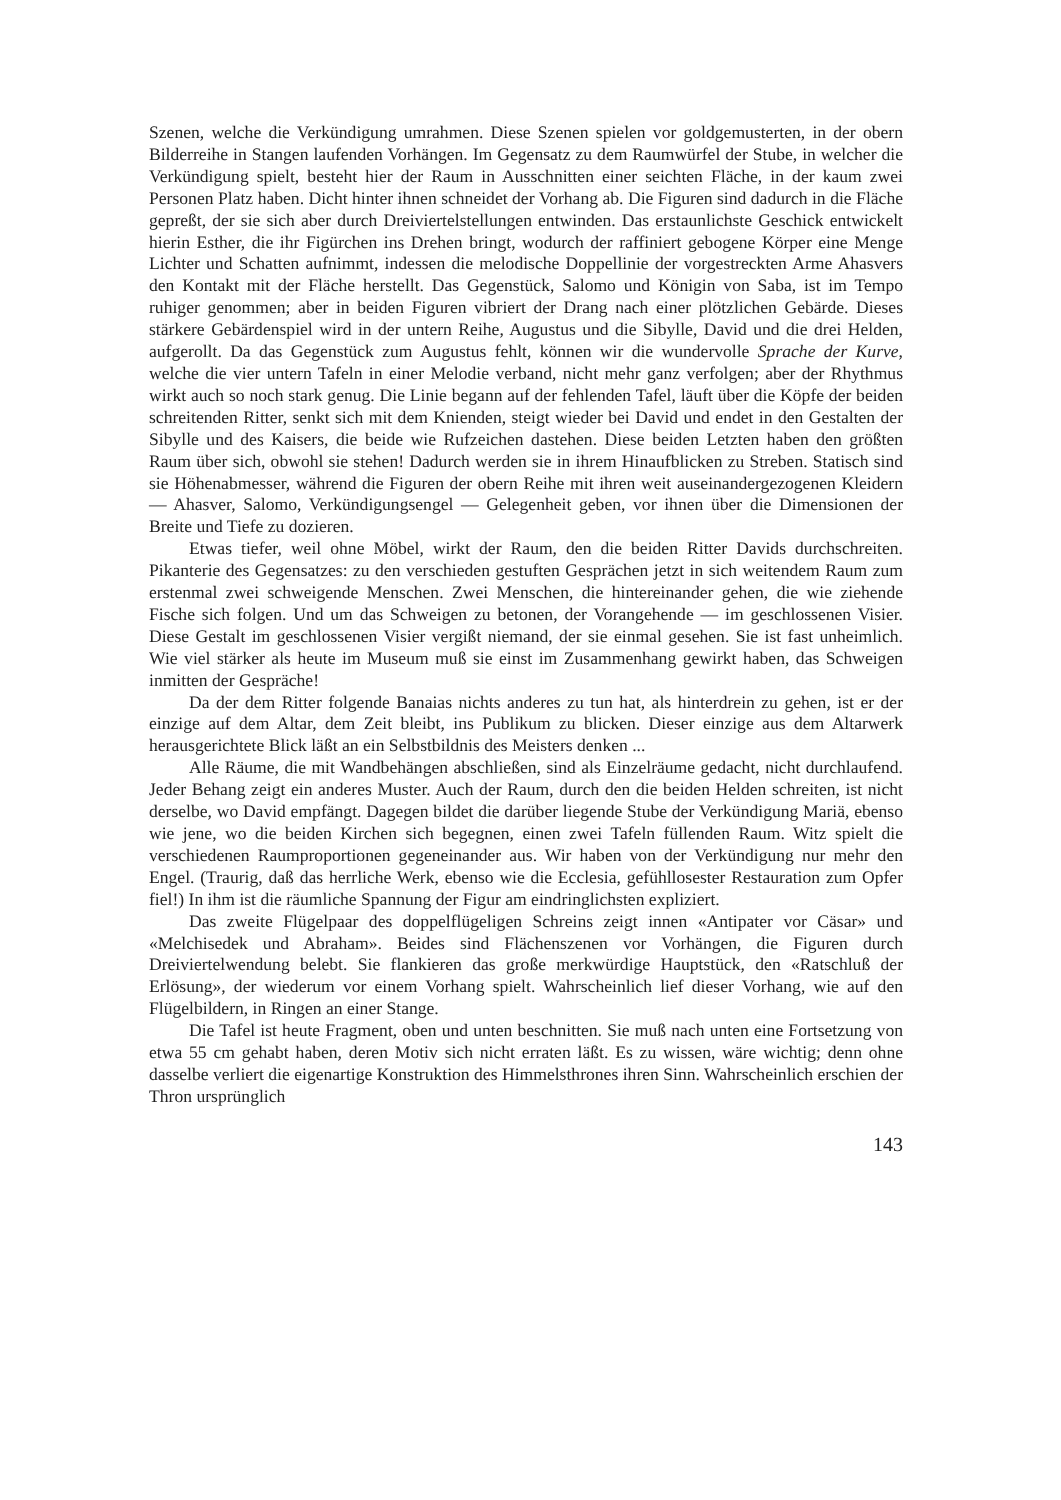Szenen, welche die Verkündigung umrahmen. Diese Szenen spielen vor goldgemusterten, in der obern Bilderreihe in Stangen laufenden Vorhängen. Im Gegensatz zu dem Raumwürfel der Stube, in welcher die Verkündigung spielt, besteht hier der Raum in Ausschnitten einer seichten Fläche, in der kaum zwei Personen Platz haben. Dicht hinter ihnen schneidet der Vorhang ab. Die Figuren sind dadurch in die Fläche gepreßt, der sie sich aber durch Dreiviertelstellungen entwinden. Das erstaunlichste Geschick entwickelt hierin Esther, die ihr Figürchen ins Drehen bringt, wodurch der raffiniert gebogene Körper eine Menge Lichter und Schatten aufnimmt, indessen die melodische Doppellinie der vorgestreckten Arme Ahasvers den Kontakt mit der Fläche herstellt. Das Gegenstück, Salomo und Königin von Saba, ist im Tempo ruhiger genommen; aber in beiden Figuren vibriert der Drang nach einer plötzlichen Gebärde. Dieses stärkere Gebärdenspiel wird in der untern Reihe, Augustus und die Sibylle, David und die drei Helden, aufgerollt. Da das Gegenstück zum Augustus fehlt, können wir die wundervolle Sprache der Kurve, welche die vier untern Tafeln in einer Melodie verband, nicht mehr ganz verfolgen; aber der Rhythmus wirkt auch so noch stark genug. Die Linie begann auf der fehlenden Tafel, läuft über die Köpfe der beiden schreitenden Ritter, senkt sich mit dem Knienden, steigt wieder bei David und endet in den Gestalten der Sibylle und des Kaisers, die beide wie Rufzeichen dastehen. Diese beiden Letzten haben den größten Raum über sich, obwohl sie stehen! Dadurch werden sie in ihrem Hinaufblicken zu Streben. Statisch sind sie Höhenabmesser, während die Figuren der obern Reihe mit ihren weit auseinandergezogenen Kleidern — Ahasver, Salomo, Verkündigungsengel — Gelegenheit geben, vor ihnen über die Dimensionen der Breite und Tiefe zu dozieren.
Etwas tiefer, weil ohne Möbel, wirkt der Raum, den die beiden Ritter Davids durchschreiten. Pikanterie des Gegensatzes: zu den verschieden gestuften Gesprächen jetzt in sich weitendem Raum zum erstenmal zwei schweigende Menschen. Zwei Menschen, die hintereinander gehen, die wie ziehende Fische sich folgen. Und um das Schweigen zu betonen, der Vorangehende — im geschlossenen Visier. Diese Gestalt im geschlossenen Visier vergißt niemand, der sie einmal gesehen. Sie ist fast unheimlich. Wie viel stärker als heute im Museum muß sie einst im Zusammenhang gewirkt haben, das Schweigen inmitten der Gespräche!
Da der dem Ritter folgende Banaias nichts anderes zu tun hat, als hinterdrein zu gehen, ist er der einzige auf dem Altar, dem Zeit bleibt, ins Publikum zu blicken. Dieser einzige aus dem Altarwerk herausgerichtete Blick läßt an ein Selbstbildnis des Meisters denken ...
Alle Räume, die mit Wandbehängen abschließen, sind als Einzelräume gedacht, nicht durchlaufend. Jeder Behang zeigt ein anderes Muster. Auch der Raum, durch den die beiden Helden schreiten, ist nicht derselbe, wo David empfängt. Dagegen bildet die darüber liegende Stube der Verkündigung Mariä, ebenso wie jene, wo die beiden Kirchen sich begegnen, einen zwei Tafeln füllenden Raum. Witz spielt die verschiedenen Raumproportionen gegeneinander aus. Wir haben von der Verkündigung nur mehr den Engel. (Traurig, daß das herrliche Werk, ebenso wie die Ecclesia, gefühllosester Restauration zum Opfer fiel!) In ihm ist die räumliche Spannung der Figur am eindringlichsten expliziert.
Das zweite Flügelpaar des doppelflügeligen Schreins zeigt innen «Antipater vor Cäsar» und «Melchisedek und Abraham». Beides sind Flächenszenen vor Vorhängen, die Figuren durch Dreiviertelwendung belebt. Sie flankieren das große merkwürdige Hauptstück, den «Ratschluß der Erlösung», der wiederum vor einem Vorhang spielt. Wahrscheinlich lief dieser Vorhang, wie auf den Flügelbildern, in Ringen an einer Stange.
Die Tafel ist heute Fragment, oben und unten beschnitten. Sie muß nach unten eine Fortsetzung von etwa 55 cm gehabt haben, deren Motiv sich nicht erraten läßt. Es zu wissen, wäre wichtig; denn ohne dasselbe verliert die eigenartige Konstruktion des Himmelsthrones ihren Sinn. Wahrscheinlich erschien der Thron ursprünglich
143